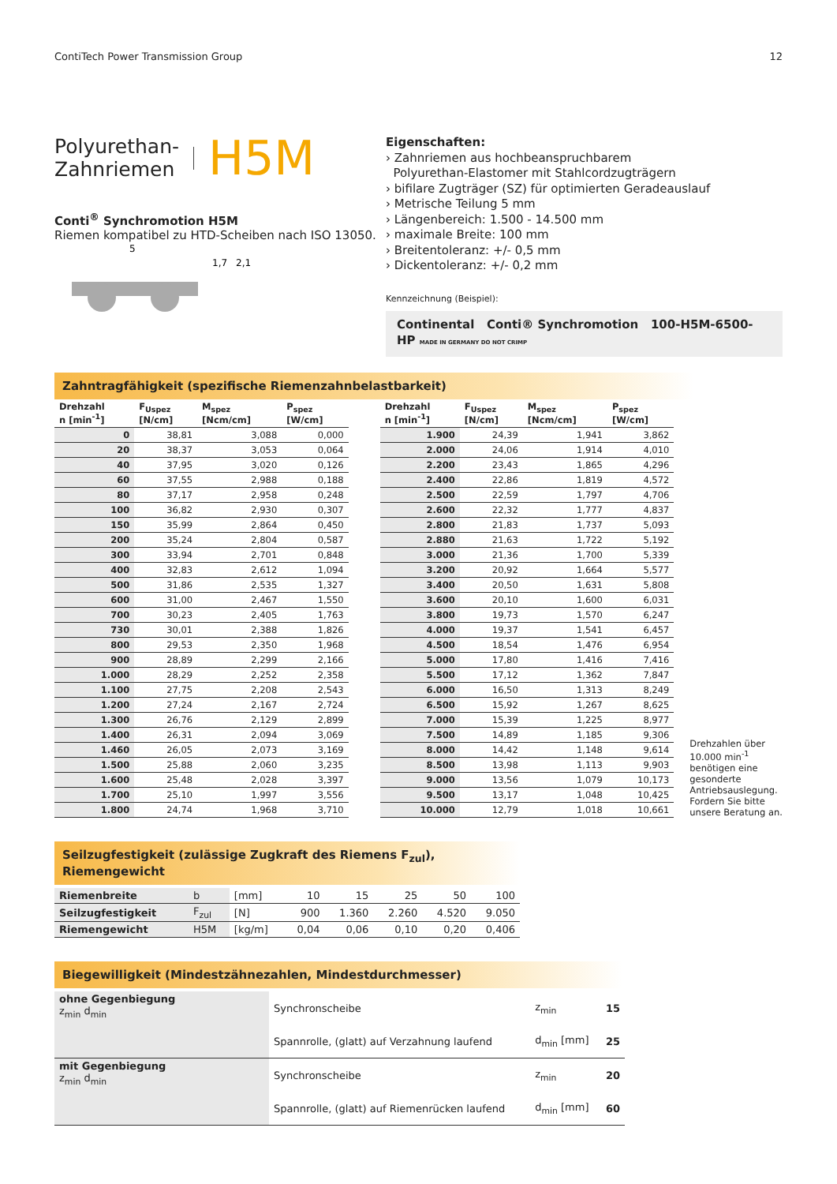ContiTech Power Transmission Group 12
Polyurethan-
Zahnriemen H5M
Conti<sup>®</sup> Synchromotion H5M
Riemen kompatibel zu HTD-Scheiben nach ISO 13050.
5
1,7
2,1
Eigenschaften:
› Zahnriemen aus hochbeanspruchbarem
Polyurethan-Elastomer mit Stahlcordzugträgern
› bifilare Zugträger (SZ) für optimierten Geradeauslauf
› Metrische Teilung 5 mm
› Längenbereich: 1.500 - 14.500 mm
› maximale Breite: 100 mm
› Breitentoleranz: +/- 0,5 mm
› Dickentoleranz: +/- 0,2 mm
Kennzeichnung (Beispiel):
Continental Conti® Synchromotion 100-H5M-6500-HP MADE IN GERMANY DO NOT CRIMP
Zahntragfähigkeit (spezifische Riemenzahnbelastbarkeit)
| Drehzahl n [min<sup>-1</sup>] | F<sub>Uspez</sub> [N/cm] | M<sub>spez</sub> [Ncm/cm] | P<sub>spez</sub> [W/cm] |
| --- | --- | --- | --- |
| 0 | 38,81 | 3,088 | 0,000 |
| 20 | 38,37 | 3,053 | 0,064 |
| 40 | 37,95 | 3,020 | 0,126 |
| 60 | 37,55 | 2,988 | 0,188 |
| 80 | 37,17 | 2,958 | 0,248 |
| 100 | 36,82 | 2,930 | 0,307 |
| 150 | 35,99 | 2,864 | 0,450 |
| 200 | 35,24 | 2,804 | 0,587 |
| 300 | 33,94 | 2,701 | 0,848 |
| 400 | 32,83 | 2,612 | 1,094 |
| 500 | 31,86 | 2,535 | 1,327 |
| 600 | 31,00 | 2,467 | 1,550 |
| 700 | 30,23 | 2,405 | 1,763 |
| 730 | 30,01 | 2,388 | 1,826 |
| 800 | 29,53 | 2,350 | 1,968 |
| 900 | 28,89 | 2,299 | 2,166 |
| 1.000 | 28,29 | 2,252 | 2,358 |
| 1.100 | 27,75 | 2,208 | 2,543 |
| 1.200 | 27,24 | 2,167 | 2,724 |
| 1.300 | 26,76 | 2,129 | 2,899 |
| 1.400 | 26,31 | 2,094 | 3,069 |
| 1.460 | 26,05 | 2,073 | 3,169 |
| 1.500 | 25,88 | 2,060 | 3,235 |
| 1.600 | 25,48 | 2,028 | 3,397 |
| 1.700 | 25,10 | 1,997 | 3,556 |
| 1.800 | 24,74 | 1,968 | 3,710 |
| Drehzahl n [min<sup>-1</sup>] | F<sub>Uspez</sub> [N/cm] | M<sub>spez</sub> [Ncm/cm] | P<sub>spez</sub> [W/cm] |
| --- | --- | --- | --- |
| 1.900 | 24,39 | 1,941 | 3,862 |
| 2.000 | 24,06 | 1,914 | 4,010 |
| 2.200 | 23,43 | 1,865 | 4,296 |
| 2.400 | 22,86 | 1,819 | 4,572 |
| 2.500 | 22,59 | 1,797 | 4,706 |
| 2.600 | 22,32 | 1,777 | 4,837 |
| 2.800 | 21,83 | 1,737 | 5,093 |
| 2.880 | 21,63 | 1,722 | 5,192 |
| 3.000 | 21,36 | 1,700 | 5,339 |
| 3.200 | 20,92 | 1,664 | 5,577 |
| 3.400 | 20,50 | 1,631 | 5,808 |
| 3.600 | 20,10 | 1,600 | 6,031 |
| 3.800 | 19,73 | 1,570 | 6,247 |
| 4.000 | 19,37 | 1,541 | 6,457 |
| 4.500 | 18,54 | 1,476 | 6,954 |
| 5.000 | 17,80 | 1,416 | 7,416 |
| 5.500 | 17,12 | 1,362 | 7,847 |
| 6.000 | 16,50 | 1,313 | 8,249 |
| 6.500 | 15,92 | 1,267 | 8,625 |
| 7.000 | 15,39 | 1,225 | 8,977 |
| 7.500 | 14,89 | 1,185 | 9,306 |
| 8.000 | 14,42 | 1,148 | 9,614 |
| 8.500 | 13,98 | 1,113 | 9,903 |
| 9.000 | 13,56 | 1,079 | 10,173 |
| 9.500 | 13,17 | 1,048 | 10,425 |
| 10.000 | 12,79 | 1,018 | 10,661 |
Drehzahlen über 10.000 min<sup>-1</sup> benötigen eine gesonderte Antriebsauslegung. Fordern Sie bitte unsere Beratung an.
Seilzugfestigkeit (zulässige Zugkraft des Riemens F<sub>zul</sub>), Riemengewicht
| Riemenbreite | b | [mm] | 10 | 15 | 25 | 50 | 100 |
| Seilzugfestigkeit | F<sub>zul</sub> | [N] | 900 | 1.360 | 2.260 | 4.520 | 9.050 |
| Riemengewicht | H5M | [kg/m] | 0,04 | 0,06 | 0,10 | 0,20 | 0,406 |
Biegewilligkeit (Mindestzähnezahlen, Mindestdurchmesser)
| ohne Gegenbiegung z<sub>min</sub> d<sub>min</sub> | Synchronscheibe | z<sub>min</sub> | 15 |
| | Spannrolle, (glatt) auf Verzahnung laufend | d<sub>min</sub> [mm] | 25 |
| mit Gegenbiegung z<sub>min</sub> d<sub>min</sub> | Synchronscheibe | z<sub>min</sub> | 20 |
| | Spannrolle, (glatt) auf Riemenrücken laufend | d<sub>min</sub> [mm] | 60 |